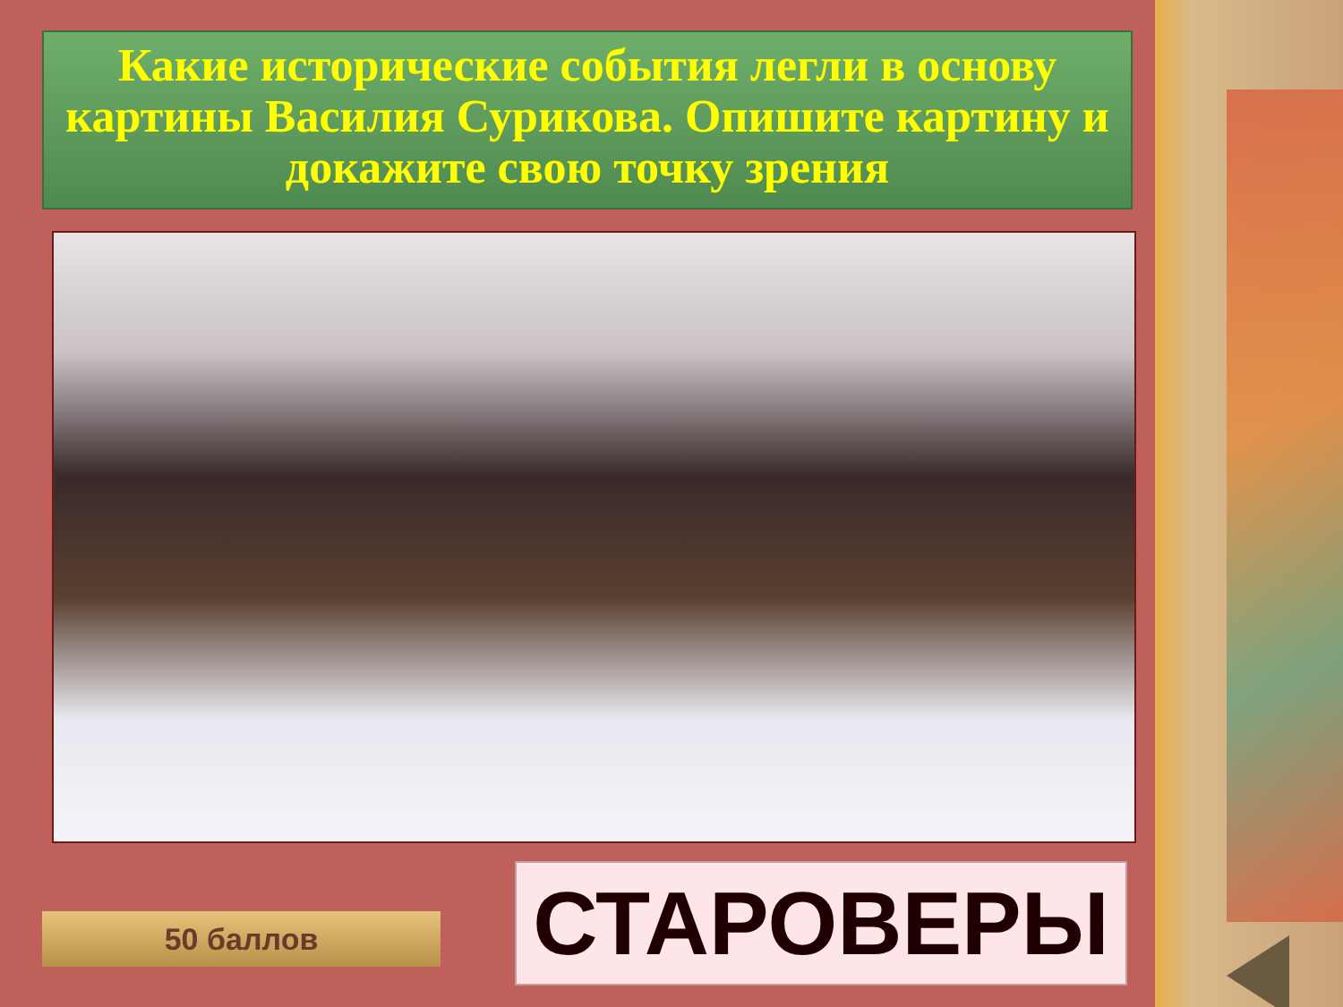Какие исторические события легли в основу картины Василия Сурикова. Опишите картину и докажите свою точку зрения
50 баллов СТАРОВЕРЫ